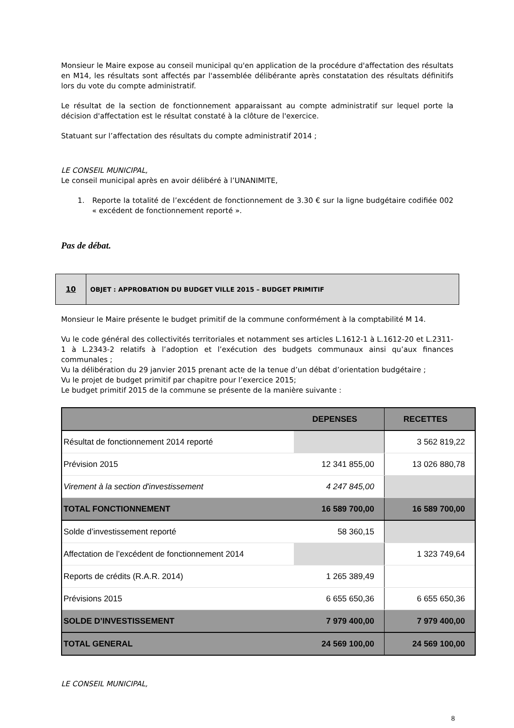Monsieur le Maire expose au conseil municipal qu'en application de la procédure d'affectation des résultats en M14, les résultats sont affectés par l'assemblée délibérante après constatation des résultats définitifs lors du vote du compte administratif.
Le résultat de la section de fonctionnement apparaissant au compte administratif sur lequel porte la décision d'affectation est le résultat constaté à la clôture de l'exercice.
Statuant sur l’affectation des résultats du compte administratif 2014 ;
LE CONSEIL MUNICIPAL,
Le conseil municipal après en avoir délibéré à l’UNANIMITE,
1. Reporte la totalité de l’excédent de fonctionnement de 3.30 € sur la ligne budgétaire codifiée 002 « excédent de fonctionnement reporté ».
Pas de débat.
10
OBJET : APPROBATION DU BUDGET VILLE 2015 – BUDGET PRIMITIF
Monsieur le Maire présente le budget primitif de la commune conformément à la comptabilité M 14.
Vu le code général des collectivités territoriales et notamment ses articles L.1612-1 à L.1612-20 et L.2311-1 à L.2343-2 relatifs à l’adoption et l’exécution des budgets communaux ainsi qu’aux finances communales ;
Vu la délibération du 29 janvier 2015 prenant acte de la tenue d’un débat d’orientation budgétaire ;
Vu le projet de budget primitif par chapitre pour l’exercice 2015;
Le budget primitif 2015 de la commune se présente de la manière suivante :
| | DEPENSES | RECETTES |
| --- | --- | --- |
| Résultat de fonctionnement 2014 reporté | | 3 562 819,22 |
| Prévision 2015 | 12 341 855,00 | 13 026 880,78 |
| Virement à la section d'investissement | 4 247 845,00 | |
| TOTAL FONCTIONNEMENT | 16 589 700,00 | 16 589 700,00 |
| Solde d’investissement reporté | 58 360,15 | |
| Affectation de l’excédent de fonctionnement 2014 | | 1 323 749,64 |
| Reports de crédits (R.A.R. 2014) | 1 265 389,49 | |
| Prévisions 2015 | 6 655 650,36 | 6 655 650,36 |
| SOLDE D’INVESTISSEMENT | 7 979 400,00 | 7 979 400,00 |
| TOTAL GENERAL | 24 569 100,00 | 24 569 100,00 |
LE CONSEIL MUNICIPAL,
8